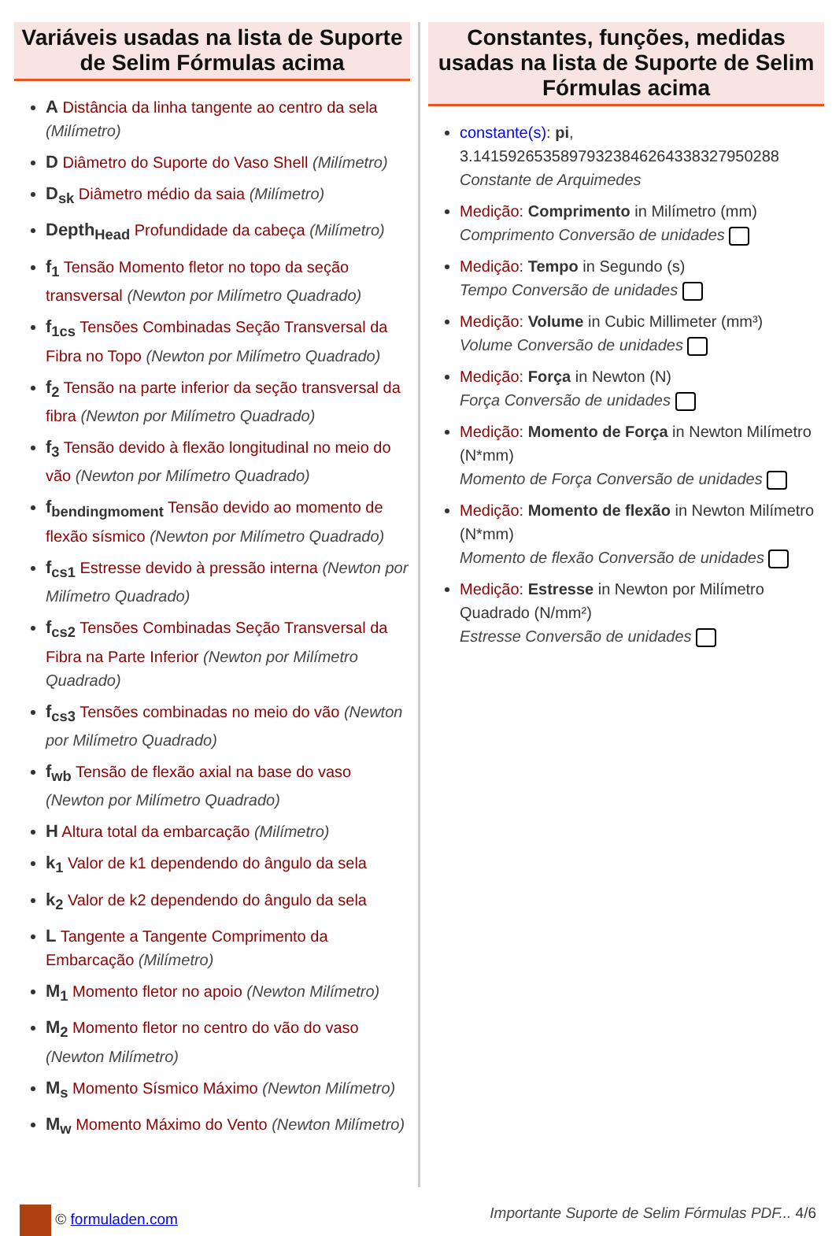Variáveis usadas na lista de Suporte de Selim Fórmulas acima
A Distância da linha tangente ao centro da sela (Milímetro)
D Diâmetro do Suporte do Vaso Shell (Milímetro)
D<sub>sk</sub> Diâmetro médio da saia (Milímetro)
Depth<sub>Head</sub> Profundidade da cabeça (Milímetro)
f<sub>1</sub> Tensão Momento fletor no topo da seção transversal (Newton por Milímetro Quadrado)
f<sub>1cs</sub> Tensões Combinadas Seção Transversal da Fibra no Topo (Newton por Milímetro Quadrado)
f<sub>2</sub> Tensão na parte inferior da seção transversal da fibra (Newton por Milímetro Quadrado)
f<sub>3</sub> Tensão devido à flexão longitudinal no meio do vão (Newton por Milímetro Quadrado)
f<sub>bendingmoment</sub> Tensão devido ao momento de flexão sísmico (Newton por Milímetro Quadrado)
f<sub>cs1</sub> Estresse devido à pressão interna (Newton por Milímetro Quadrado)
f<sub>cs2</sub> Tensões Combinadas Seção Transversal da Fibra na Parte Inferior (Newton por Milímetro Quadrado)
f<sub>cs3</sub> Tensões combinadas no meio do vão (Newton por Milímetro Quadrado)
f<sub>wb</sub> Tensão de flexão axial na base do vaso (Newton por Milímetro Quadrado)
H Altura total da embarcação (Milímetro)
k<sub>1</sub> Valor de k1 dependendo do ângulo da sela
k<sub>2</sub> Valor de k2 dependendo do ângulo da sela
L Tangente a Tangente Comprimento da Embarcação (Milímetro)
M<sub>1</sub> Momento fletor no apoio (Newton Milímetro)
M<sub>2</sub> Momento fletor no centro do vão do vaso (Newton Milímetro)
M<sub>s</sub> Momento Sísmico Máximo (Newton Milímetro)
M<sub>w</sub> Momento Máximo do Vento (Newton Milímetro)
Constantes, funções, medidas usadas na lista de Suporte de Selim Fórmulas acima
constante(s): pi, 3.14159265358979323846264338327950288
Constante de Arquimedes
Medição: Comprimento in Milímetro (mm)
Comprimento Conversão de unidades
Medição: Tempo in Segundo (s)
Tempo Conversão de unidades
Medição: Volume in Cubic Millimeter (mm³)
Volume Conversão de unidades
Medição: Força in Newton (N)
Força Conversão de unidades
Medição: Momento de Força in Newton Milímetro (N*mm)
Momento de Força Conversão de unidades
Medição: Momento de flexão in Newton Milímetro (N*mm)
Momento de flexão Conversão de unidades
Medição: Estresse in Newton por Milímetro Quadrado (N/mm²)
Estresse Conversão de unidades
© formuladen.com Importante Suporte de Selim Fórmulas PDF... 4/6